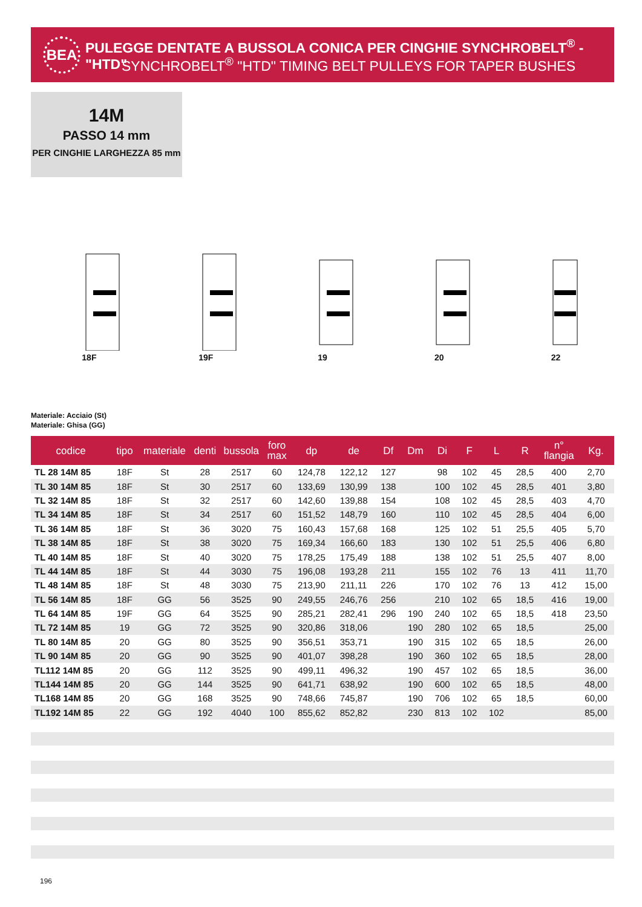BEA
PULEGGE DENTATE A BUSSOLA CONICA PER CINGHIE SYNCHROBELT<sup>®</sup> - "HTD"
SYNCHROBELT<sup>®</sup> "HTD" TIMING BELT PULLEYS FOR TAPER BUSHES
14M
PASSO 14 mm
PER CINGHIE LARGHEZZA 85 mm
18F 19F 19 20 22
Materiale: Acciaio (St)
Materiale: Ghisa (GG)
| codice | tipo | materiale | denti | bussola | foro max | dp | de | Df | Dm | Di | F | L | R | n° flangia | Kg. |
| --- | --- | --- | --- | --- | --- | --- | --- | --- | --- | --- | --- | --- | --- | --- | --- |
| TL 28 14M 85 | 18F | St | 28 | 2517 | 60 | 124,78 | 122,12 | 127 | | 98 | 102 | 45 | 28,5 | 400 | 2,70 |
| TL 30 14M 85 | 18F | St | 30 | 2517 | 60 | 133,69 | 130,99 | 138 | | 100 | 102 | 45 | 28,5 | 401 | 3,80 |
| TL 32 14M 85 | 18F | St | 32 | 2517 | 60 | 142,60 | 139,88 | 154 | | 108 | 102 | 45 | 28,5 | 403 | 4,70 |
| TL 34 14M 85 | 18F | St | 34 | 2517 | 60 | 151,52 | 148,79 | 160 | | 110 | 102 | 45 | 28,5 | 404 | 6,00 |
| TL 36 14M 85 | 18F | St | 36 | 3020 | 75 | 160,43 | 157,68 | 168 | | 125 | 102 | 51 | 25,5 | 405 | 5,70 |
| TL 38 14M 85 | 18F | St | 38 | 3020 | 75 | 169,34 | 166,60 | 183 | | 130 | 102 | 51 | 25,5 | 406 | 6,80 |
| TL 40 14M 85 | 18F | St | 40 | 3020 | 75 | 178,25 | 175,49 | 188 | | 138 | 102 | 51 | 25,5 | 407 | 8,00 |
| TL 44 14M 85 | 18F | St | 44 | 3030 | 75 | 196,08 | 193,28 | 211 | | 155 | 102 | 76 | 13 | 411 | 11,70 |
| TL 48 14M 85 | 18F | St | 48 | 3030 | 75 | 213,90 | 211,11 | 226 | | 170 | 102 | 76 | 13 | 412 | 15,00 |
| TL 56 14M 85 | 18F | GG | 56 | 3525 | 90 | 249,55 | 246,76 | 256 | | 210 | 102 | 65 | 18,5 | 416 | 19,00 |
| TL 64 14M 85 | 19F | GG | 64 | 3525 | 90 | 285,21 | 282,41 | 296 | 190 | 240 | 102 | 65 | 18,5 | 418 | 23,50 |
| TL 72 14M 85 | 19 | GG | 72 | 3525 | 90 | 320,86 | 318,06 | | 190 | 280 | 102 | 65 | 18,5 | | 25,00 |
| TL 80 14M 85 | 20 | GG | 80 | 3525 | 90 | 356,51 | 353,71 | | 190 | 315 | 102 | 65 | 18,5 | | 26,00 |
| TL 90 14M 85 | 20 | GG | 90 | 3525 | 90 | 401,07 | 398,28 | | 190 | 360 | 102 | 65 | 18,5 | | 28,00 |
| TL112 14M 85 | 20 | GG | 112 | 3525 | 90 | 499,11 | 496,32 | | 190 | 457 | 102 | 65 | 18,5 | | 36,00 |
| TL144 14M 85 | 20 | GG | 144 | 3525 | 90 | 641,71 | 638,92 | | 190 | 600 | 102 | 65 | 18,5 | | 48,00 |
| TL168 14M 85 | 20 | GG | 168 | 3525 | 90 | 748,66 | 745,87 | | 190 | 706 | 102 | 65 | 18,5 | | 60,00 |
| TL192 14M 85 | 22 | GG | 192 | 4040 | 100 | 855,62 | 852,82 | | 230 | 813 | 102 | 102 | | | 85,00 |
196